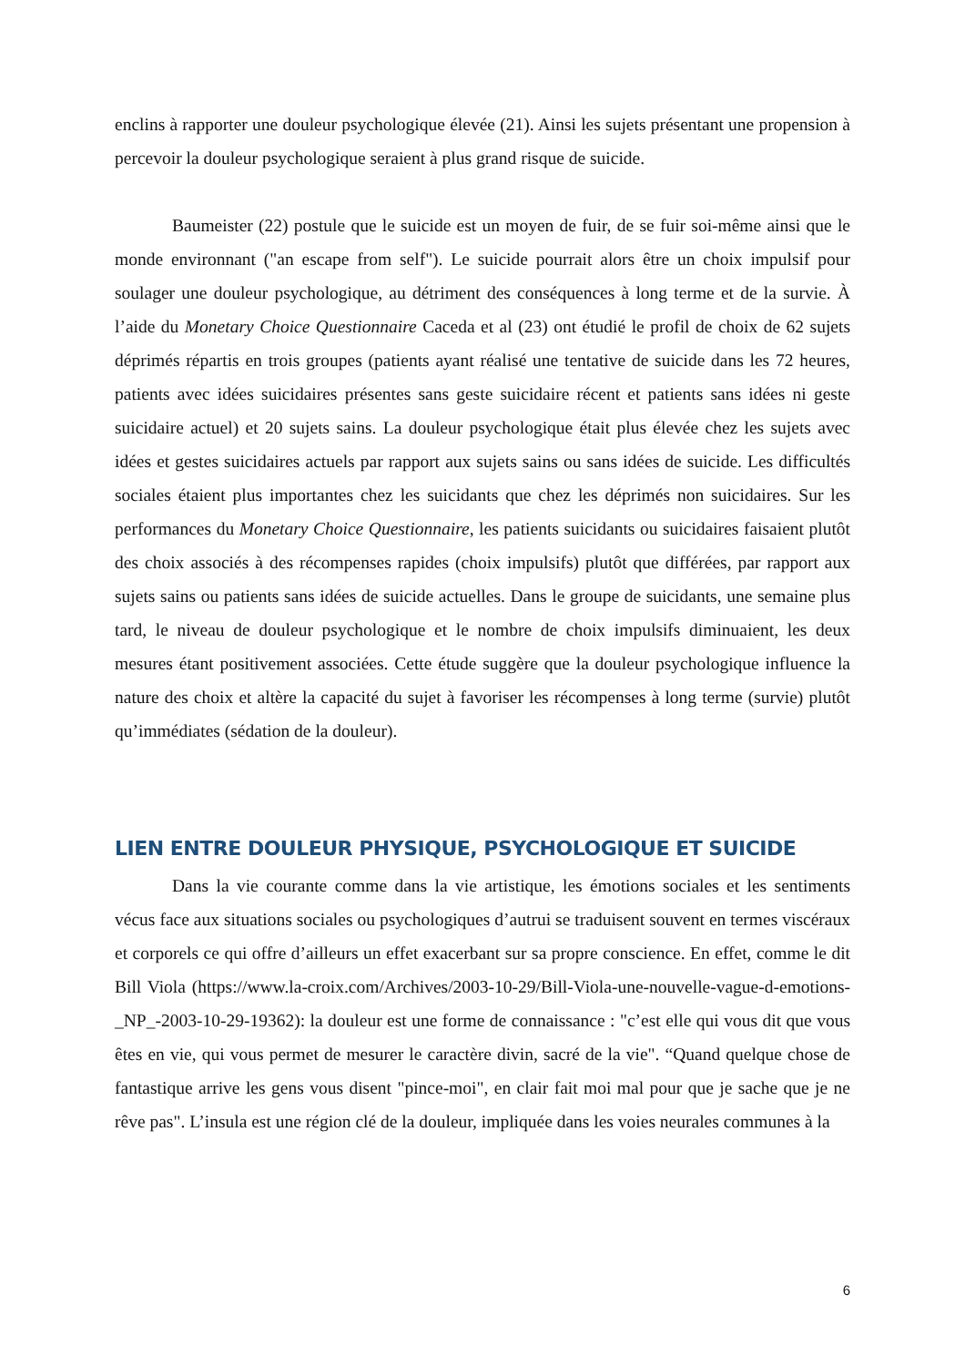enclins à rapporter une douleur psychologique élevée (21). Ainsi les sujets présentant une propension à percevoir la douleur psychologique seraient à plus grand risque de suicide.
Baumeister (22) postule que le suicide est un moyen de fuir, de se fuir soi-même ainsi que le monde environnant ("an escape from self"). Le suicide pourrait alors être un choix impulsif pour soulager une douleur psychologique, au détriment des conséquences à long terme et de la survie. À l’aide du Monetary Choice Questionnaire Caceda et al (23) ont étudié le profil de choix de 62 sujets déprimés répartis en trois groupes (patients ayant réalisé une tentative de suicide dans les 72 heures, patients avec idées suicidaires présentes sans geste suicidaire récent et patients sans idées ni geste suicidaire actuel) et 20 sujets sains. La douleur psychologique était plus élevée chez les sujets avec idées et gestes suicidaires actuels par rapport aux sujets sains ou sans idées de suicide. Les difficultés sociales étaient plus importantes chez les suicidants que chez les déprimés non suicidaires. Sur les performances du Monetary Choice Questionnaire, les patients suicidants ou suicidaires faisaient plutôt des choix associés à des récompenses rapides (choix impulsifs) plutôt que différées, par rapport aux sujets sains ou patients sans idées de suicide actuelles. Dans le groupe de suicidants, une semaine plus tard, le niveau de douleur psychologique et le nombre de choix impulsifs diminuaient, les deux mesures étant positivement associées. Cette étude suggère que la douleur psychologique influence la nature des choix et altère la capacité du sujet à favoriser les récompenses à long terme (survie) plutôt qu’immédiates (sédation de la douleur).
LIEN ENTRE DOULEUR PHYSIQUE, PSYCHOLOGIQUE ET SUICIDE
Dans la vie courante comme dans la vie artistique, les émotions sociales et les sentiments vécus face aux situations sociales ou psychologiques d’autrui se traduisent souvent en termes viscéraux et corporels ce qui offre d’ailleurs un effet exacerbant sur sa propre conscience. En effet, comme le dit Bill Viola (https://www.la-croix.com/Archives/2003-10-29/Bill-Viola-une-nouvelle-vague-d-emotions-_NP_-2003-10-29-19362): la douleur est une forme de connaissance : "c’est elle qui vous dit que vous êtes en vie, qui vous permet de mesurer le caractère divin, sacré de la vie". “Quand quelque chose de fantastique arrive les gens vous disent "pince-moi", en clair fait moi mal pour que je sache que je ne rêve pas". L’insula est une région clé de la douleur, impliquée dans les voies neurales communes à la
6